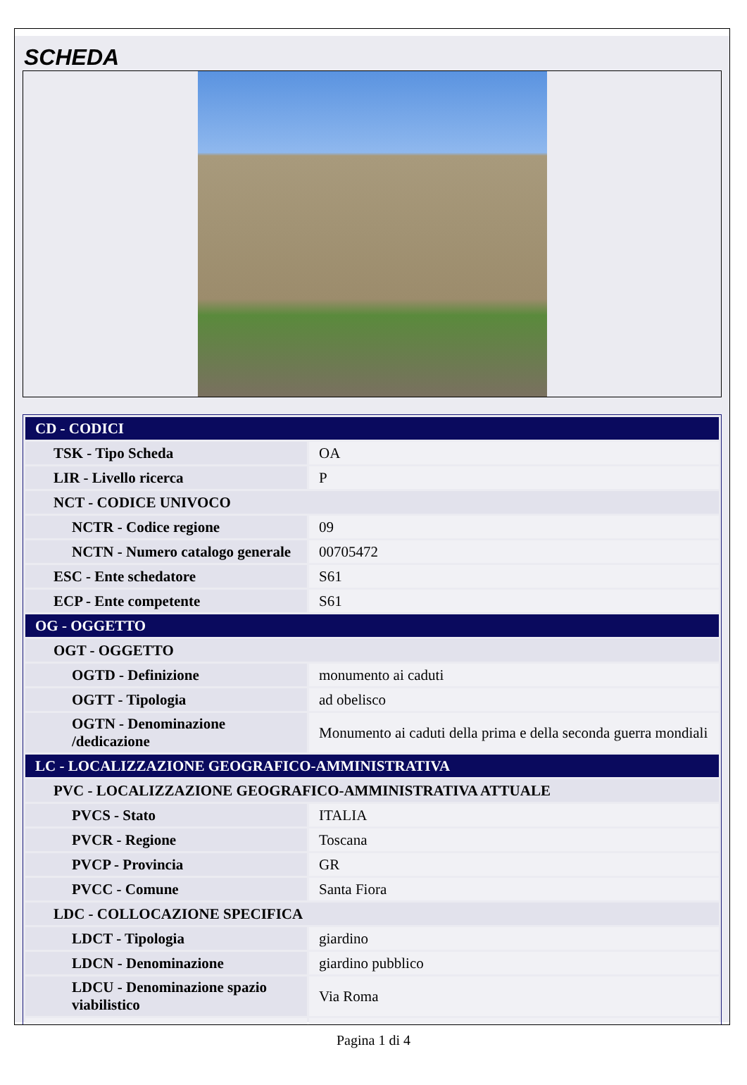SCHEDA
| CD - CODICI | |
| TSK - Tipo Scheda | OA |
| LIR - Livello ricerca | P |
| NCT - CODICE UNIVOCO | |
| NCTR - Codice regione | 09 |
| NCTN - Numero catalogo generale | 00705472 |
| ESC - Ente schedatore | S61 |
| ECP - Ente competente | S61 |
| OG - OGGETTO | |
| OGT - OGGETTO | |
| OGTD - Definizione | monumento ai caduti |
| OGTT - Tipologia | ad obelisco |
| OGTN - Denominazione /dedicazione | Monumento ai caduti della prima e della seconda guerra mondiali |
| LC - LOCALIZZAZIONE GEOGRAFICO-AMMINISTRATIVA | |
| PVC - LOCALIZZAZIONE GEOGRAFICO-AMMINISTRATIVA ATTUALE | |
| PVCS - Stato | ITALIA |
| PVCR - Regione | Toscana |
| PVCP - Provincia | GR |
| PVCC - Comune | Santa Fiora |
| LDC - COLLOCAZIONE SPECIFICA | |
| LDCT - Tipologia | giardino |
| LDCN - Denominazione | giardino pubblico |
| LDCU - Denominazione spazio viabilistico | Via Roma |
Pagina 1 di 4